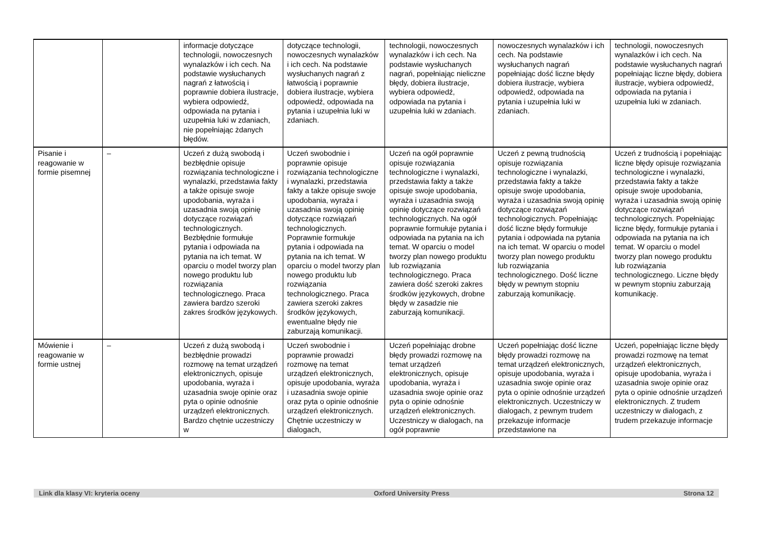| | | informacje dotyczące technologii, nowoczesnych wynalazków i ich cech. Na podstawie wysłuchanych nagrań z łatwością i poprawnie dobiera ilustracje, wybiera odpowiedź, odpowiada na pytania i uzupełnia luki w zdaniach, nie popełniając żdanych błędów. | dotyczące technologii, nowoczesnych wynalazków i ich cech. Na podstawie wysłuchanych nagrań z łatwością i poprawnie dobiera ilustracje, wybiera odpowiedź, odpowiada na pytania i uzupełnia luki w zdaniach. | technologii, nowoczesnych wynalazków i ich cech. Na podstawie wysłuchanych nagrań, popełniając nieliczne błędy, dobiera ilustracje, wybiera odpowiedź, odpowiada na pytania i uzupełnia luki w zdaniach. | nowoczesnych wynalazków i ich cech. Na podstawie wysłuchanych nagrań popełniając dość liczne błędy dobiera ilustracje, wybiera odpowiedź, odpowiada na pytania i uzupełnia luki w zdaniach. | technologii, nowoczesnych wynalazków i ich cech. Na podstawie wysłuchanych nagrań popełniając liczne błędy, dobiera ilustracje, wybiera odpowiedź, odpowiada na pytania i uzupełnia luki w zdaniach. |
| Pisanie i reagowanie w formie pisemnej | – | Uczeń z dużą swobodą i bezbłędnie opisuje rozwiązania technologiczne i wynalazki, przedstawia fakty a także opisuje swoje upodobania, wyraża i uzasadnia swoją opinię dotyczące rozwiązań technologicznych. Bezbłędnie formułuje pytania i odpowiada na pytania na ich temat. W oparciu o model tworzy plan nowego produktu lub rozwiązania technologicznego. Praca zawiera bardzo szeroki zakres środków językowych. | Uczeń swobodnie i poprawnie opisuje rozwiązania technologiczne i wynalazki, przedstawia fakty a także opisuje swoje upodobania, wyraża i uzasadnia swoją opinię dotyczące rozwiązań technologicznych. Poprawnie formułuje pytania i odpowiada na pytania na ich temat. W oparciu o model tworzy plan nowego produktu lub rozwiązania technologicznego. Praca zawiera szeroki zakres środków językowych, ewentualne błędy nie zaburzają komunikacji. | Uczeń na ogół poprawnie opisuje rozwiązania technologiczne i wynalazki, przedstawia fakty a także opisuje swoje upodobania, wyraża i uzasadnia swoją opinię dotyczące rozwiązań technologicznych. Na ogół poprawnie formułuje pytania i odpowiada na pytania na ich temat. W oparciu o model tworzy plan nowego produktu lub rozwiązania technologicznego. Praca zawiera dość szeroki zakres środków językowych, drobne błędy w zasadzie nie zaburzają komunikacji. | Uczeń z pewną trudnością opisuje rozwiązania technologiczne i wynalazki, przedstawia fakty a także opisuje swoje upodobania, wyraża i uzasadnia swoją opinię dotyczące rozwiązań technologicznych. Popełniając dość liczne błędy formułuje pytania i odpowiada na pytania na ich temat. W oparciu o model tworzy plan nowego produktu lub rozwiązania technologicznego. Dość liczne błędy w pewnym stopniu zaburzają komunikację. | Uczeń z trudnością i popełniając liczne błędy opisuje rozwiązania technologiczne i wynalazki, przedstawia fakty a także opisuje swoje upodobania, wyraża i uzasadnia swoją opinię dotyczące rozwiązań technologicznych. Popełniając liczne błędy, formułuje pytania i odpowiada na pytania na ich temat. W oparciu o model tworzy plan nowego produktu lub rozwiązania technologicznego. Liczne błędy w pewnym stopniu zaburzają komunikację. |
| Mówienie i reagowanie w formie ustnej | – | Uczeń z dużą swobodą i bezbłędnie prowadzi rozmowę na temat urządzeń elektronicznych, opisuje upodobania, wyraża i uzasadnia swoje opinie oraz pyta o opinie odnośnie urządzeń elektronicznych. Bardzo chętnie uczestniczy w | Uczeń swobodnie i poprawnie prowadzi rozmowę na temat urządzeń elektronicznych, opisuje upodobania, wyraża i uzasadnia swoje opinie oraz pyta o opinie odnośnie urządzeń elektronicznych. Chętnie uczestniczy w dialogach, | Uczeń popełniając drobne błędy prowadzi rozmowę na temat urządzeń elektronicznych, opisuje upodobania, wyraża i uzasadnia swoje opinie oraz pyta o opinie odnośnie urządzeń elektronicznych. Uczestniczy w dialogach, na ogół poprawnie | Uczeń popełniając dość liczne błędy prowadzi rozmowę na temat urządzeń elektronicznych, opisuje upodobania, wyraża i uzasadnia swoje opinie oraz pyta o opinie odnośnie urządzeń elektronicznych. Uczestniczy w dialogach, z pewnym trudem przekazuje informacje przedstawione na | Uczeń, popełniając liczne błędy prowadzi rozmowę na temat urządzeń elektronicznych, opisuje upodobania, wyraża i uzasadnia swoje opinie oraz pyta o opinie odnośnie urządzeń elektronicznych. Z trudem uczestniczy w dialogach, z trudem przekazuje informacje |
Link dla klasy VI: kryteria oceny Oxford University Press Strona 12